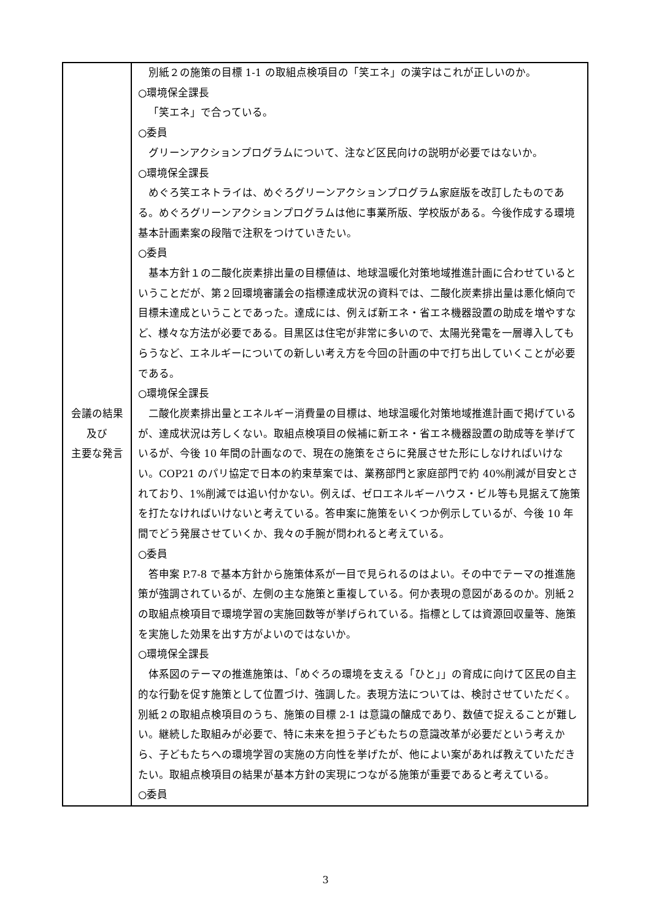| 会議の結果 及び 主要な発言 | 別紙２の施策の目標 1-1 の取組点検項目の「笑エネ」の漢字はこれが正しいのか。 ○環境保全課長 「笑エネ」で合っている。 ○委員 グリーンアクションプログラムについて、注など区民向けの説明が必要ではないか。 ○環境保全課長 めぐろ笑エネトライは、めぐろグリーンアクションプログラム家庭版を改訂したものである。めぐろグリーンアクションプログラムは他に事業所版、学校版がある。今後作成する環境基本計画素案の段階で注釈をつけていきたい。 ○委員 基本方針１の二酸化炭素排出量の目標値は、地球温暖化対策地域推進計画に合わせているということだが、第２回環境審議会の指標達成状況の資料では、二酸化炭素排出量は悪化傾向で目標未達成ということであった。達成には、例えば新エネ・省エネ機器設置の助成を増やすなど、様々な方法が必要である。目黒区は住宅が非常に多いので、太陽光発電を一層導入してもらうなど、エネルギーについての新しい考え方を今回の計画の中で打ち出していくことが必要である。 ○環境保全課長 二酸化炭素排出量とエネルギー消費量の目標は、地球温暖化対策地域推進計画で掲げているが、達成状況は芳しくない。取組点検項目の候補に新エネ・省エネ機器設置の助成等を挙げているが、今後 10 年間の計画なので、現在の施策をさらに発展させた形にしなければいけない。COP21 のパリ協定で日本の約束草案では、業務部門と家庭部門で約 40%削減が目安とされており、1%削減では追い付かない。例えば、ゼロエネルギーハウス・ビル等も見据えて施策を打たなければいけないと考えている。答申案に施策をいくつか例示しているが、今後 10 年間でどう発展させていくか、我々の手腕が問われると考えている。 ○委員 答申案 P.7‐8 で基本方針から施策体系が一目で見られるのはよい。その中でテーマの推進施策が強調されているが、左側の主な施策と重複している。何か表現の意図があるのか。別紙２の取組点検項目で環境学習の実施回数等が挙げられている。指標としては資源回収量等、施策を実施した効果を出す方がよいのではないか。 ○環境保全課長 体系図のテーマの推進施策は、「めぐろの環境を支える「ひと」」の育成に向けて区民の自主的な行動を促す施策として位置づけ、強調した。表現方法については、検討させていただく。別紙２の取組点検項目のうち、施策の目標 2-1 は意識の醸成であり、数値で捉えることが難しい。継続した取組みが必要で、特に未来を担う子どもたちの意識改革が必要だという考えから、子どもたちへの環境学習の実施の方向性を挙げたが、他によい案があれば教えていただきたい。取組点検項目の結果が基本方針の実現につながる施策が重要であると考えている。 ○委員 |
3